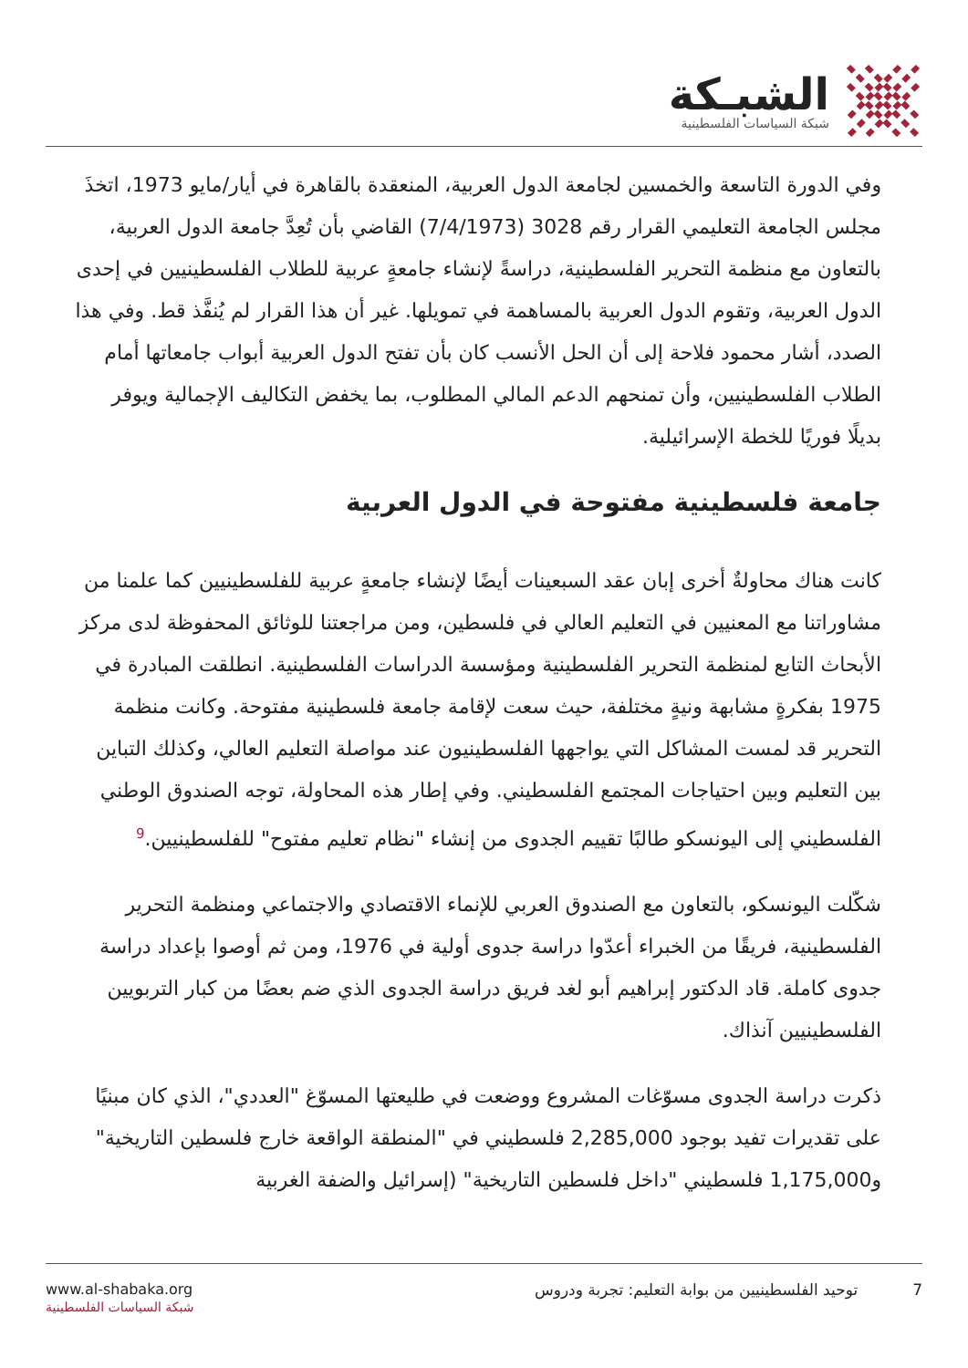الشبـكة
شبكة السياسات الفلسطينية
وفي الدورة التاسعة والخمسين لجامعة الدول العربية، المنعقدة بالقاهرة في أيار/مايو 1973، اتخذَ مجلس الجامعة التعليمي القرار رقم 3028 (7/4/1973) القاضي بأن تُعِدَّ جامعة الدول العربية، بالتعاون مع منظمة التحرير الفلسطينية، دراسةً لإنشاء جامعةٍ عربية للطلاب الفلسطينيين في إحدى الدول العربية، وتقوم الدول العربية بالمساهمة في تمويلها. غير أن هذا القرار لم يُنفَّذ قط. وفي هذا الصدد، أشار محمود فلاحة إلى أن الحل الأنسب كان بأن تفتح الدول العربية أبواب جامعاتها أمام الطلاب الفلسطينيين، وأن تمنحهم الدعم المالي المطلوب، بما يخفض التكاليف الإجمالية ويوفر بديلًا فوريًا للخطة الإسرائيلية.
جامعة فلسطينية مفتوحة في الدول العربية
كانت هناك محاولةٌ أخرى إبان عقد السبعينات أيضًا لإنشاء جامعةٍ عربية للفلسطينيين كما علمنا من مشاوراتنا مع المعنيين في التعليم العالي في فلسطين، ومن مراجعتنا للوثائق المحفوظة لدى مركز الأبحاث التابع لمنظمة التحرير الفلسطينية ومؤسسة الدراسات الفلسطينية. انطلقت المبادرة في 1975 بفكرةٍ مشابهة ونيةٍ مختلفة، حيث سعت لإقامة جامعة فلسطينية مفتوحة. وكانت منظمة التحرير قد لمست المشاكل التي يواجهها الفلسطينيون عند مواصلة التعليم العالي، وكذلك التباين بين التعليم وبين احتياجات المجتمع الفلسطيني. وفي إطار هذه المحاولة، توجه الصندوق الوطني الفلسطيني إلى اليونسكو طالبًا تقييم الجدوى من إنشاء "نظام تعليم مفتوح" للفلسطينيين.<sup>9</sup>
شكّلت اليونسكو، بالتعاون مع الصندوق العربي للإنماء الاقتصادي والاجتماعي ومنظمة التحرير الفلسطينية، فريقًا من الخبراء أعدّوا دراسة جدوى أولية في 1976، ومن ثم أوصوا بإعداد دراسة جدوى كاملة. قاد الدكتور إبراهيم أبو لغد فريق دراسة الجدوى الذي ضم بعضًا من كبار التربويين الفلسطينيين آنذاك.
ذكرت دراسة الجدوى مسوّغات المشروع ووضعت في طليعتها المسوّغ "العددي"، الذي كان مبنيًا على تقديرات تفيد بوجود 2,285,000 فلسطيني في "المنطقة الواقعة خارج فلسطين التاريخية" و1,175,000 فلسطيني "داخل فلسطين التاريخية" (إسرائيل والضفة الغربية
www.al-shabaka.org
شبكة السياسات الفلسطينية
7 توحيد الفلسطينيين من بوابة التعليم: تجربة ودروس